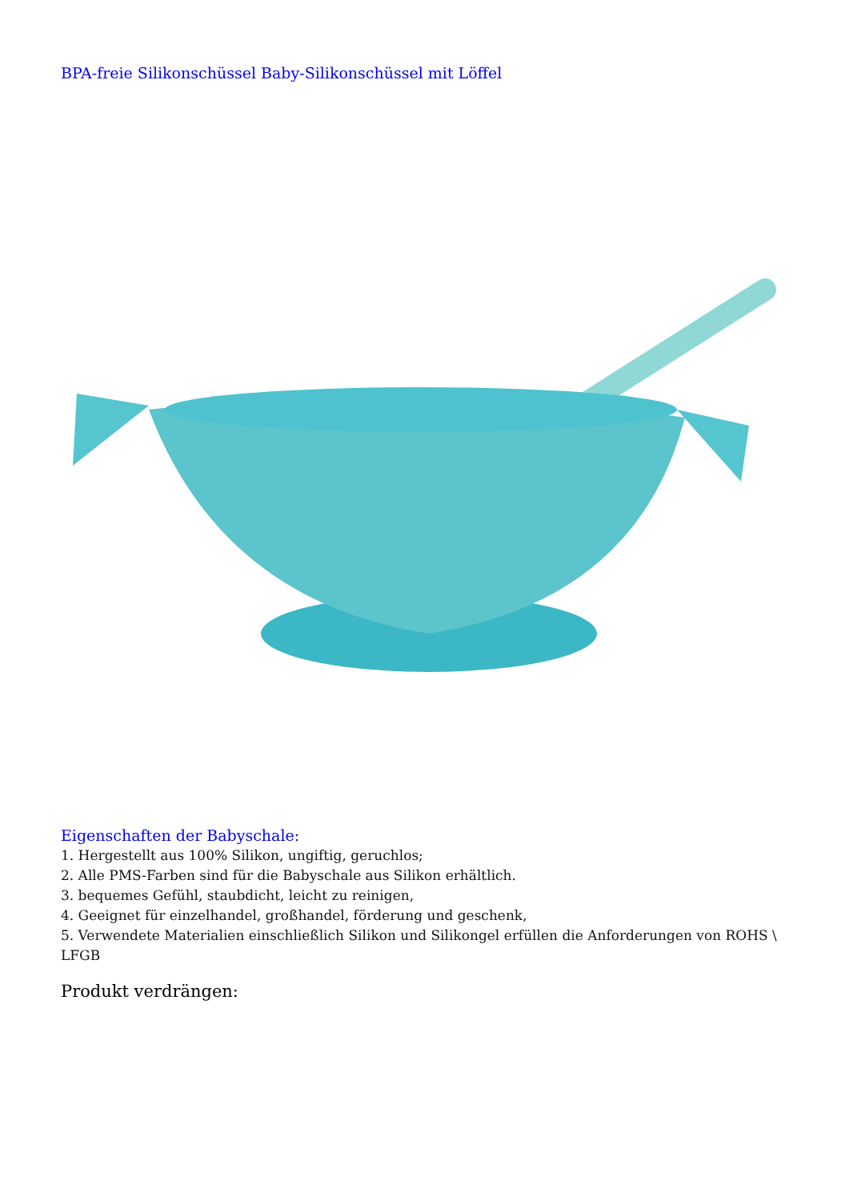BPA-freie Silikonschüssel Baby-Silikonschüssel mit Löffel
Eigenschaften der Babyschale:
1. Hergestellt aus 100% Silikon, ungiftig, geruchlos;
2. Alle PMS-Farben sind für die Babyschale aus Silikon erhältlich.
3. bequemes Gefühl, staubdicht, leicht zu reinigen,
4. Geeignet für einzelhandel, großhandel, förderung und geschenk,
5. Verwendete Materialien einschließlich Silikon und Silikongel erfüllen die Anforderungen von ROHS \ LFGB
Produkt verdrängen: